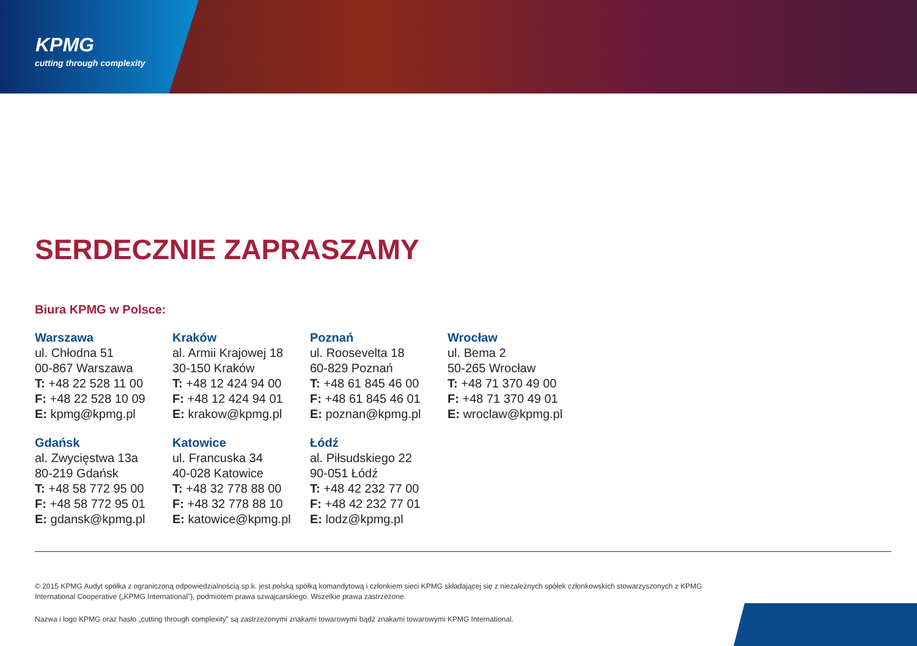KPMG
cutting through complexity
SERDECZNIE ZAPRASZAMY
Biura KPMG w Polsce:
Warszawa
ul. Chłodna 51
00-867 Warszawa
T: +48 22 528 11 00
F: +48 22 528 10 09
E: kpmg@kpmg.pl
Kraków
al. Armii Krajowej 18
30-150 Kraków
T: +48 12 424 94 00
F: +48 12 424 94 01
E: krakow@kpmg.pl
Poznań
ul. Roosevelta 18
60-829 Poznań
T: +48 61 845 46 00
F: +48 61 845 46 01
E: poznan@kpmg.pl
Wrocław
ul. Bema 2
50-265 Wrocław
T: +48 71 370 49 00
F: +48 71 370 49 01
E: wroclaw@kpmg.pl
Gdańsk
al. Zwycięstwa 13a
80-219 Gdańsk
T: +48 58 772 95 00
F: +48 58 772 95 01
E: gdansk@kpmg.pl
Katowice
ul. Francuska 34
40-028 Katowice
T: +48 32 778 88 00
F: +48 32 778 88 10
E: katowice@kpmg.pl
Łódź
al. Piłsudskiego 22
90-051 Łódź
T: +48 42 232 77 00
F: +48 42 232 77 01
E: lodz@kpmg.pl
© 2015 KPMG Audyt spółka z ograniczoną odpowiedzialnością sp.k. jest polską spółką komandytową i członkiem sieci KPMG składającej się z niezależnych spółek członkowskich stowarzyszonych z KPMG International Cooperative („KPMG International”), podmiotem prawa szwajcarskiego. Wszelkie prawa zastrzeżone.
Nazwa i logo KPMG oraz hasło „cutting through complexity” są zastrzeżonymi znakami towarowymi bądź znakami towarowymi KPMG International.